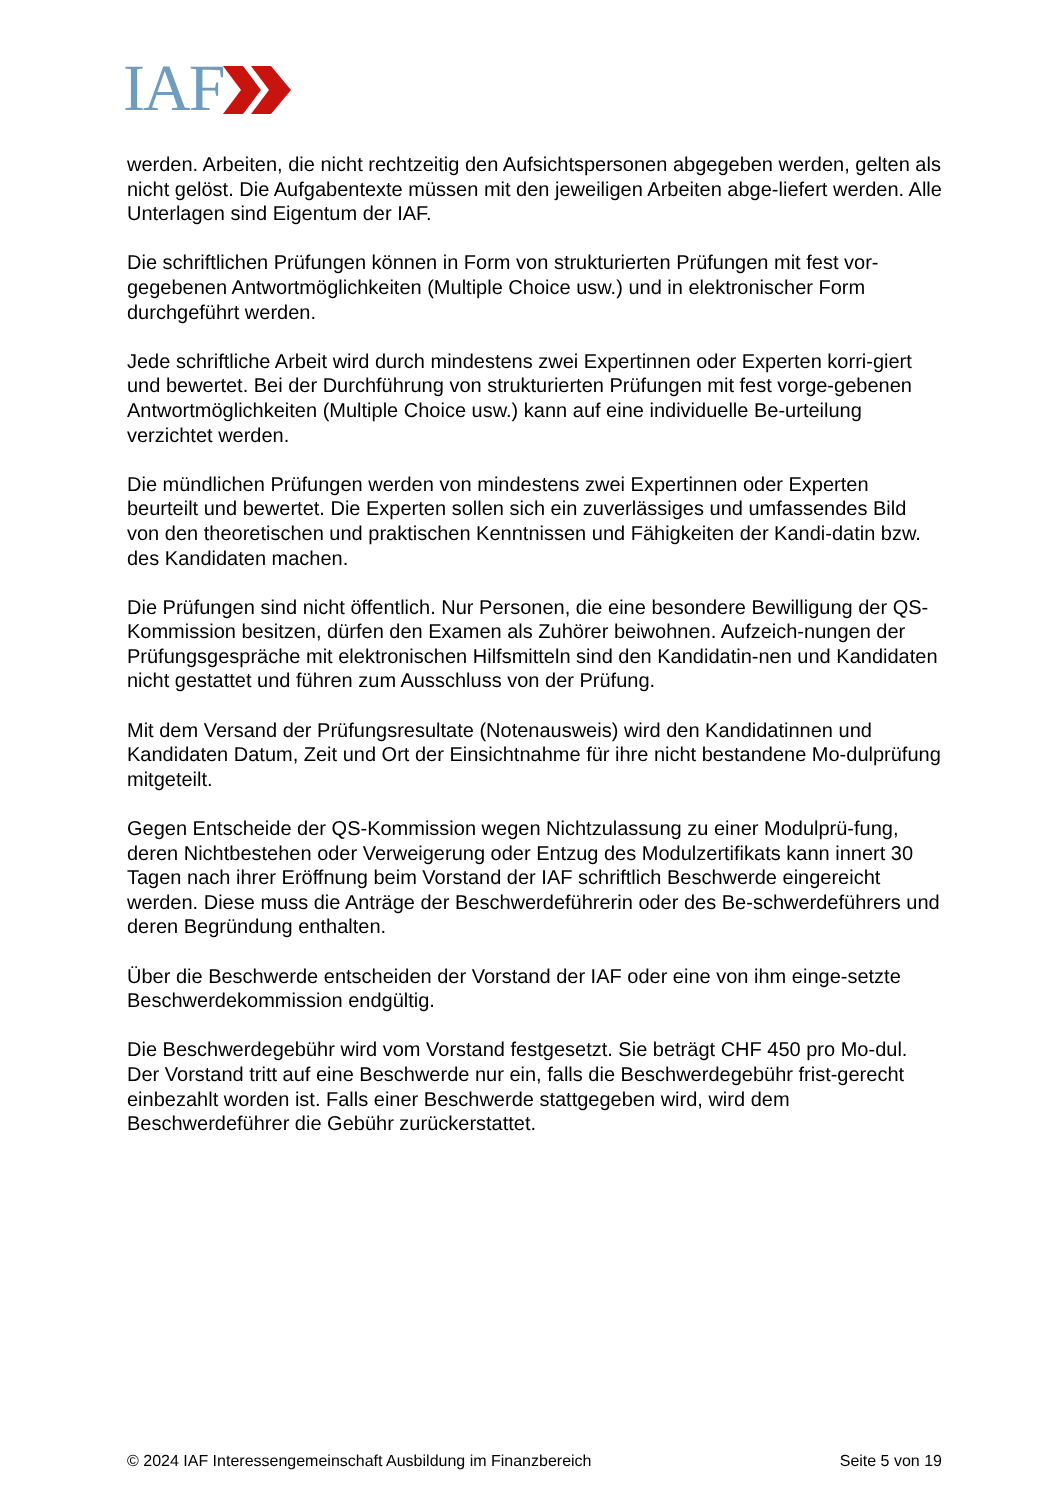IAF
werden. Arbeiten, die nicht rechtzeitig den Aufsichtspersonen abgegeben werden, gelten als nicht gelöst. Die Aufgabentexte müssen mit den jeweiligen Arbeiten abge-liefert werden. Alle Unterlagen sind Eigentum der IAF.
Die schriftlichen Prüfungen können in Form von strukturierten Prüfungen mit fest vor-gegebenen Antwortmöglichkeiten (Multiple Choice usw.) und in elektronischer Form durchgeführt werden.
Jede schriftliche Arbeit wird durch mindestens zwei Expertinnen oder Experten korri-giert und bewertet. Bei der Durchführung von strukturierten Prüfungen mit fest vorge-gebenen Antwortmöglichkeiten (Multiple Choice usw.) kann auf eine individuelle Be-urteilung verzichtet werden.
Die mündlichen Prüfungen werden von mindestens zwei Expertinnen oder Experten beurteilt und bewertet. Die Experten sollen sich ein zuverlässiges und umfassendes Bild von den theoretischen und praktischen Kenntnissen und Fähigkeiten der Kandi-datin bzw. des Kandidaten machen.
Die Prüfungen sind nicht öffentlich. Nur Personen, die eine besondere Bewilligung der QS-Kommission besitzen, dürfen den Examen als Zuhörer beiwohnen. Aufzeich-nungen der Prüfungsgespräche mit elektronischen Hilfsmitteln sind den Kandidatin-nen und Kandidaten nicht gestattet und führen zum Ausschluss von der Prüfung.
Mit dem Versand der Prüfungsresultate (Notenausweis) wird den Kandidatinnen und Kandidaten Datum, Zeit und Ort der Einsichtnahme für ihre nicht bestandene Mo-dulprüfung mitgeteilt.
Gegen Entscheide der QS-Kommission wegen Nichtzulassung zu einer Modulprü-fung, deren Nichtbestehen oder Verweigerung oder Entzug des Modulzertifikats kann innert 30 Tagen nach ihrer Eröffnung beim Vorstand der IAF schriftlich Beschwerde eingereicht werden. Diese muss die Anträge der Beschwerdeführerin oder des Be-schwerdeführers und deren Begründung enthalten.
Über die Beschwerde entscheiden der Vorstand der IAF oder eine von ihm einge-setzte Beschwerdekommission endgültig.
Die Beschwerdegebühr wird vom Vorstand festgesetzt. Sie beträgt CHF 450 pro Mo-dul. Der Vorstand tritt auf eine Beschwerde nur ein, falls die Beschwerdegebühr frist-gerecht einbezahlt worden ist. Falls einer Beschwerde stattgegeben wird, wird dem Beschwerdeführer die Gebühr zurückerstattet.
© 2024 IAF Interessengemeinschaft Ausbildung im Finanzbereich Seite 5 von 19